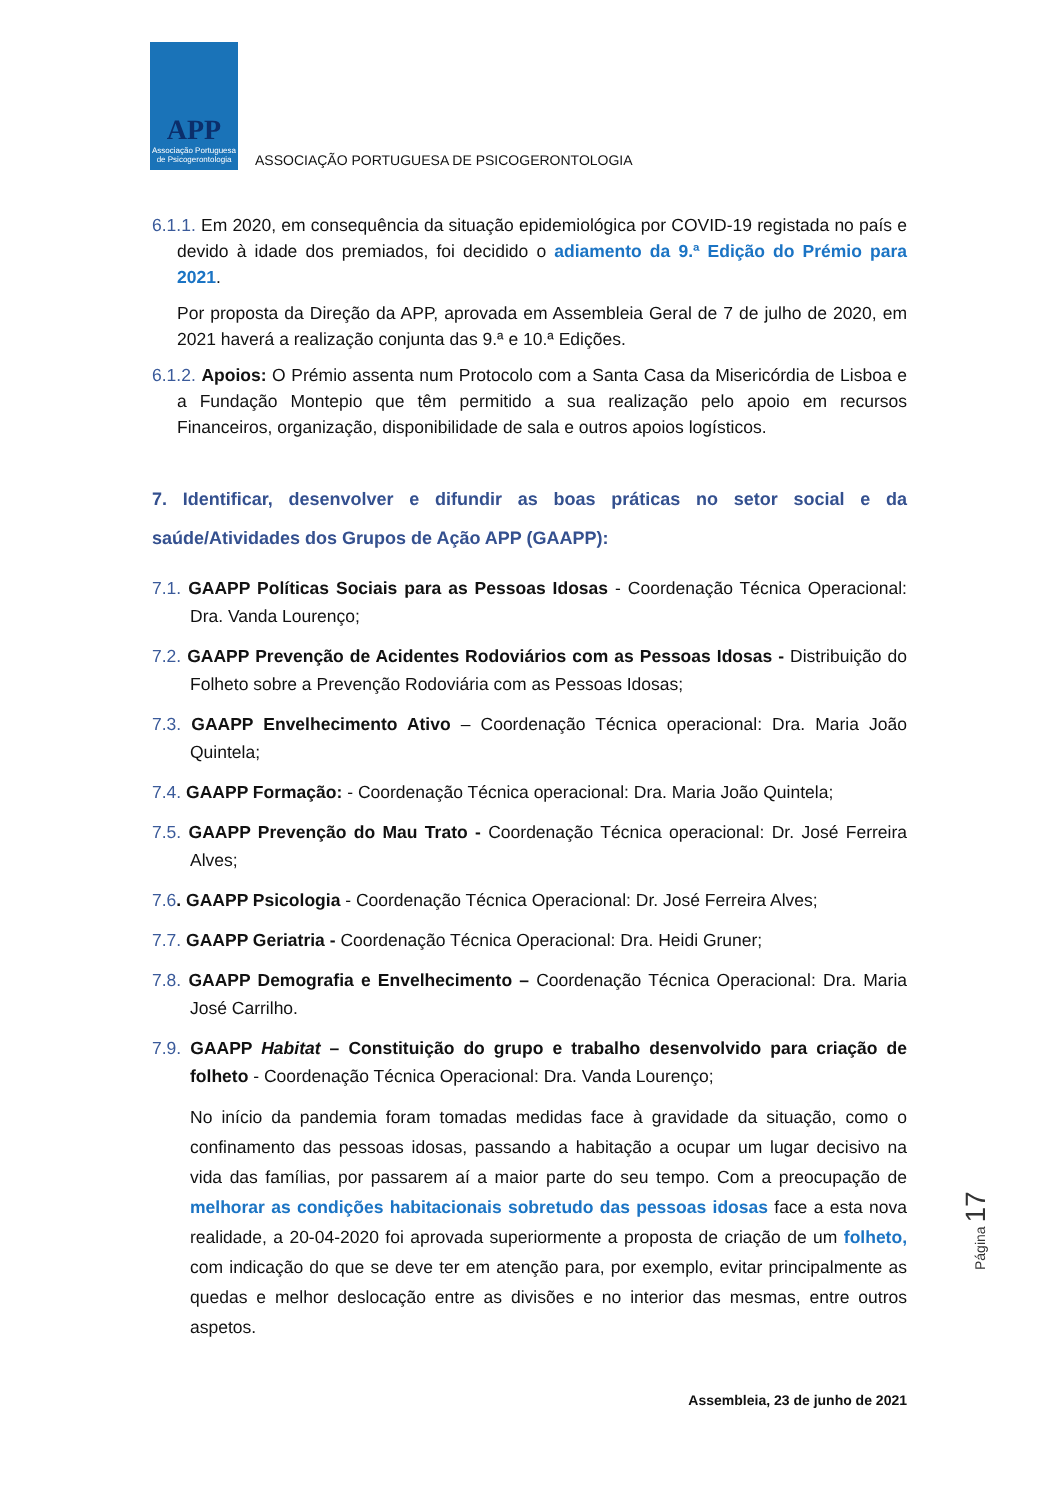APP
Associação Portuguesa de Psicogerontologia
ASSOCIAÇÃO PORTUGUESA DE PSICOGERONTOLOGIA
6.1.1. Em 2020, em consequência da situação epidemiológica por COVID-19 registada no país e devido à idade dos premiados, foi decidido o adiamento da 9.ª Edição do Prémio para 2021.
Por proposta da Direção da APP, aprovada em Assembleia Geral de 7 de julho de 2020, em 2021 haverá a realização conjunta das 9.ª e 10.ª Edições.
6.1.2. Apoios: O Prémio assenta num Protocolo com a Santa Casa da Misericórdia de Lisboa e a Fundação Montepio que têm permitido a sua realização pelo apoio em recursos Financeiros, organização, disponibilidade de sala e outros apoios logísticos.
7. Identificar, desenvolver e difundir as boas práticas no setor social e da saúde/Atividades dos Grupos de Ação APP (GAAPP):
7.1. GAAPP Políticas Sociais para as Pessoas Idosas - Coordenação Técnica Operacional: Dra. Vanda Lourenço;
7.2. GAAPP Prevenção de Acidentes Rodoviários com as Pessoas Idosas - Distribuição do Folheto sobre a Prevenção Rodoviária com as Pessoas Idosas;
7.3. GAAPP Envelhecimento Ativo – Coordenação Técnica operacional: Dra. Maria João Quintela;
7.4. GAAPP Formação: - Coordenação Técnica operacional: Dra. Maria João Quintela;
7.5. GAAPP Prevenção do Mau Trato - Coordenação Técnica operacional: Dr. José Ferreira Alves;
7.6. GAAPP Psicologia - Coordenação Técnica Operacional: Dr. José Ferreira Alves;
7.7. GAAPP Geriatria - Coordenação Técnica Operacional: Dra. Heidi Gruner;
7.8. GAAPP Demografia e Envelhecimento – Coordenação Técnica Operacional: Dra. Maria José Carrilho.
7.9. GAAPP Habitat – Constituição do grupo e trabalho desenvolvido para criação de folheto - Coordenação Técnica Operacional: Dra. Vanda Lourenço;
No início da pandemia foram tomadas medidas face à gravidade da situação, como o confinamento das pessoas idosas, passando a habitação a ocupar um lugar decisivo na vida das famílias, por passarem aí a maior parte do seu tempo. Com a preocupação de melhorar as condições habitacionais sobretudo das pessoas idosas face a esta nova realidade, a 20-04-2020 foi aprovada superiormente a proposta de criação de um folheto, com indicação do que se deve ter em atenção para, por exemplo, evitar principalmente as quedas e melhor deslocação entre as divisões e no interior das mesmas, entre outros aspetos.
Página 17
Assembleia, 23 de junho de 2021